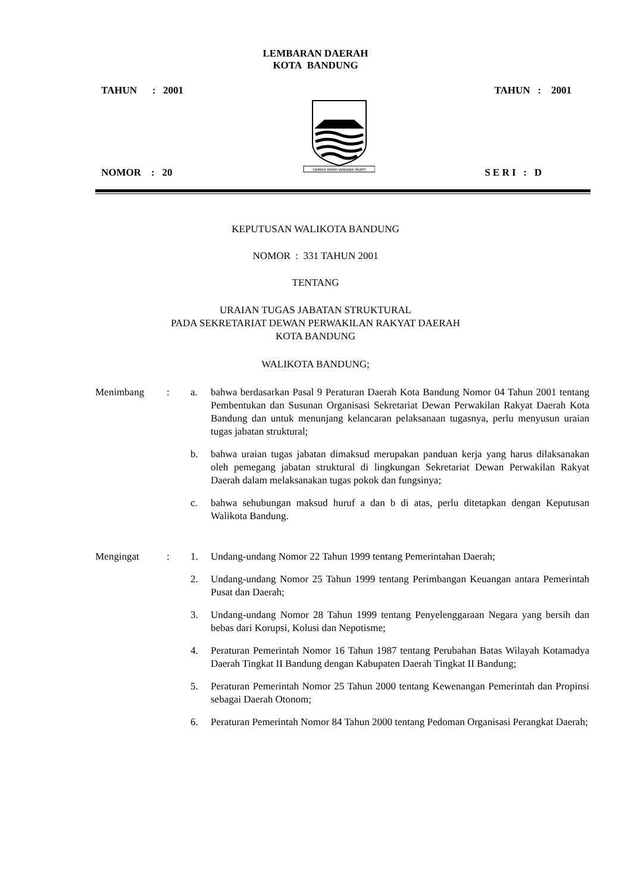LEMBARAN DAERAH
KOTA BANDUNG
TAHUN : 2001 TAHUN : 2001
GEMAH RIPAH WIBAWA MUKTI
NOMOR : 20 S E R I : D
KEPUTUSAN WALIKOTA BANDUNG
NOMOR : 331 TAHUN 2001
TENTANG
URAIAN TUGAS JABATAN STRUKTURAL
PADA SEKRETARIAT DEWAN PERWAKILAN RAKYAT DAERAH
KOTA BANDUNG
WALIKOTA BANDUNG;
Menimbang: a. bahwa berdasarkan Pasal 9 Peraturan Daerah Kota Bandung Nomor 04 Tahun 2001 tentang Pembentukan dan Susunan Organisasi Sekretariat Dewan Perwakilan Rakyat Daerah Kota Bandung dan untuk menunjang kelancaran pelaksanaan tugasnya, perlu menyusun uraian tugas jabatan struktural;
b. bahwa uraian tugas jabatan dimaksud merupakan panduan kerja yang harus dilaksanakan oleh pemegang jabatan struktural di lingkungan Sekretariat Dewan Perwakilan Rakyat Daerah dalam melaksanakan tugas pokok dan fungsinya;
c. bahwa sehubungan maksud huruf a dan b di atas, perlu ditetapkan dengan Keputusan Walikota Bandung.
Mengingat: 1. Undang-undang Nomor 22 Tahun 1999 tentang Pemerintahan Daerah;
2. Undang-undang Nomor 25 Tahun 1999 tentang Perimbangan Keuangan antara Pemerintah Pusat dan Daerah;
3. Undang-undang Nomor 28 Tahun 1999 tentang Penyelenggaraan Negara yang bersih dan bebas dari Korupsi, Kolusi dan Nepotisme;
4. Peraturan Pemerintah Nomor 16 Tahun 1987 tentang Perubahan Batas Wilayah Kotamadya Daerah Tingkat II Bandung dengan Kabupaten Daerah Tingkat II Bandung;
5. Peraturan Pemerintah Nomor 25 Tahun 2000 tentang Kewenangan Pemerintah dan Propinsi sebagai Daerah Otonom;
6. Peraturan Pemerintah Nomor 84 Tahun 2000 tentang Pedoman Organisasi Perangkat Daerah;